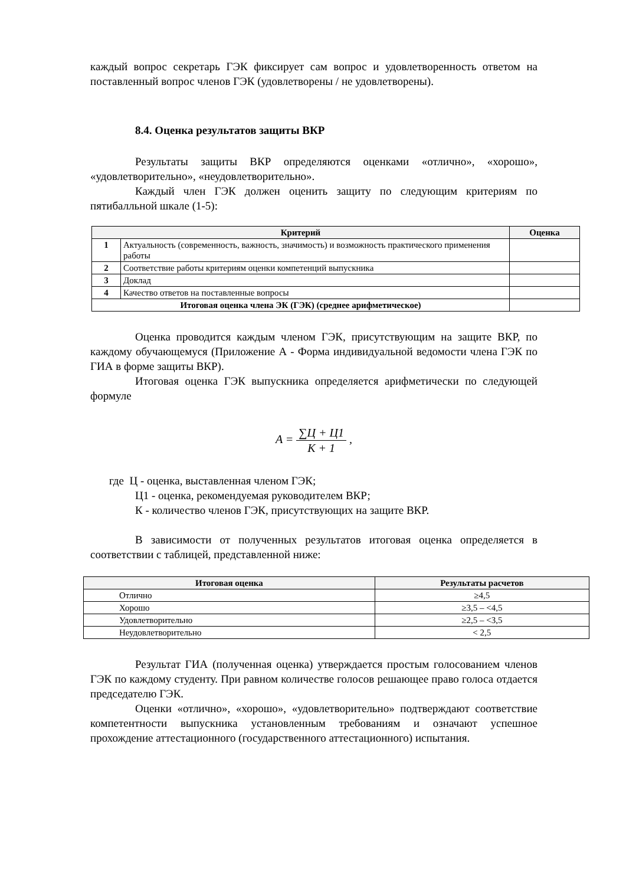каждый вопрос секретарь ГЭК фиксирует сам вопрос и удовлетворенность ответом на поставленный вопрос членов ГЭК (удовлетворены / не удовлетворены).
8.4. Оценка результатов защиты ВКР
Результаты защиты ВКР определяются оценками «отлично», «хорошо», «удовлетворительно», «неудовлетворительно».
Каждый член ГЭК должен оценить защиту по следующим критериям по пятибалльной шкале (1-5):
| Критерий | | Оценка |
| --- | --- | --- |
| 1 | Актуальность (современность, важность, значимость) и возможность практического применения работы | |
| 2 | Соответствие работы критериям оценки компетенций выпускника | |
| 3 | Доклад | |
| 4 | Качество ответов на поставленные вопросы | |
| Итоговая оценка члена ЭК (ГЭК) (среднее арифметическое) | | |
Оценка проводится каждым членом ГЭК, присутствующим на защите ВКР, по каждому обучающемуся (Приложение А - Форма индивидуальной ведомости члена ГЭК по ГИА в форме защиты ВКР).
Итоговая оценка ГЭК выпускника определяется арифметически по следующей формуле
A = ∑Ц + Ц1 К + 1 ,
где Ц - оценка, выставленная членом ГЭК;
Ц1 - оценка, рекомендуемая руководителем ВКР;
К - количество членов ГЭК, присутствующих на защите ВКР.
В зависимости от полученных результатов итоговая оценка определяется в соответствии с таблицей, представленной ниже:
| Итоговая оценка | Результаты расчетов |
| --- | --- |
| Отлично | ≥4,5 |
| Хорошо | ≥3,5 – <4,5 |
| Удовлетворительно | ≥2,5 – <3,5 |
| Неудовлетворительно | < 2,5 |
Результат ГИА (полученная оценка) утверждается простым голосованием членов ГЭК по каждому студенту. При равном количестве голосов решающее право голоса отдается председателю ГЭК.
Оценки «отлично», «хорошо», «удовлетворительно» подтверждают соответствие компетентности выпускника установленным требованиям и означают успешное прохождение аттестационного (государственного аттестационного) испытания.